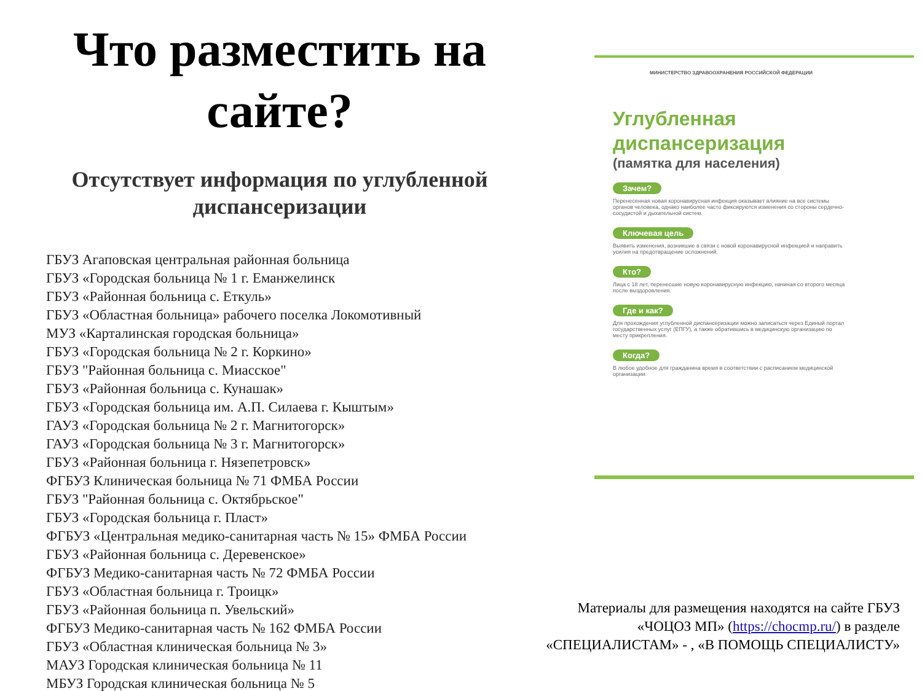Что разместить на сайте?
Отсутствует информация по углубленной диспансеризации
ГБУЗ Агаповская центральная районная больница
ГБУЗ «Городская больница № 1 г. Еманжелинск
ГБУЗ «Районная больница с. Еткуль»
ГБУЗ «Областная больница» рабочего поселка Локомотивный
МУЗ «Карталинская городская больница»
ГБУЗ «Городская больница № 2 г. Коркино»
ГБУЗ "Районная больница с. Миасское"
ГБУЗ «Районная больница с. Кунашак»
ГБУЗ «Городская больница им. А.П. Силаева г. Кыштым»
ГАУЗ «Городская больница № 2 г. Магнитогорск»
ГАУЗ «Городская больница № 3 г. Магнитогорск»
ГБУЗ «Районная больница г. Нязепетровск»
ФГБУЗ Клиническая больница № 71 ФМБА России
ГБУЗ "Районная больница с. Октябрьское"
ГБУЗ «Городская больница г. Пласт»
ФГБУЗ «Центральная медико-санитарная часть № 15» ФМБА России
ГБУЗ «Районная больница с. Деревенское»
ФГБУЗ Медико-санитарная часть № 72 ФМБА России
ГБУЗ «Областная больница г. Троицк»
ГБУЗ «Районная больница п. Увельский»
ФГБУЗ Медико-санитарная часть № 162 ФМБА России
ГБУЗ «Областная клиническая больница № 3»
МАУЗ Городская клиническая больница № 11
МБУЗ Городская клиническая больница № 5
МИНИСТЕРСТВО ЗДРАВООХРАНЕНИЯ РОССИЙСКОЙ ФЕДЕРАЦИИ
Углубленная
диспансеризация
(памятка для населения)
Зачем?
Перенесенная новая коронавирусная инфекция оказывает влияние на все системы органов человека, однако наиболее часто фиксируются изменения со стороны сердечно-сосудистой и дыхательной систем.
Ключевая цель
Выявить изменения, возникшие в связи с новой коронавирусной инфекцией и направить усилия на предотвращение осложнений.
Кто?
Лица с 18 лет, перенесшие новую коронавирусную инфекцию, начиная со второго месяца после выздоровления.
Где и как?
Для прохождения углубленной диспансеризации можно записаться через Единый портал государственных услуг (ЕПГУ), а также обратившись в медицинскую организацию по месту прикрепления.
Когда?
В любое удобное для гражданина время в соответствии с расписанием медицинской организации.
Материалы для размещения находятся на сайте ГБУЗ «ЧОЦОЗ МП» (https://chocmp.ru/) в разделе «СПЕЦИАЛИСТАМ» - , «В ПОМОЩЬ СПЕЦИАЛИСТУ»